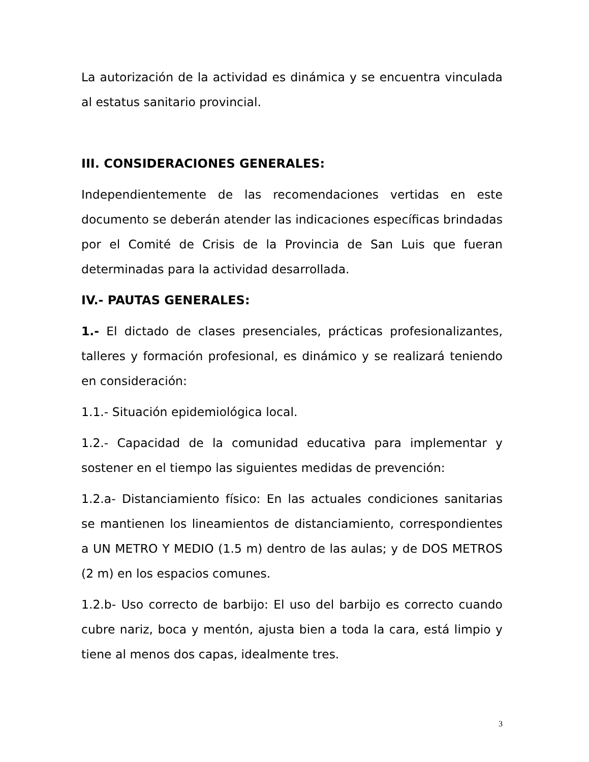La autorización de la actividad es dinámica y se encuentra vinculada al estatus sanitario provincial.
III. CONSIDERACIONES GENERALES:
Independientemente de las recomendaciones vertidas en este documento se deberán atender las indicaciones específicas brindadas por el Comité de Crisis de la Provincia de San Luis que fueran determinadas para la actividad desarrollada.
IV.- PAUTAS GENERALES:
1.- El dictado de clases presenciales, prácticas profesionalizantes, talleres y formación profesional, es dinámico y se realizará teniendo en consideración:
1.1.- Situación epidemiológica local.
1.2.- Capacidad de la comunidad educativa para implementar y sostener en el tiempo las siguientes medidas de prevención:
1.2.a- Distanciamiento físico: En las actuales condiciones sanitarias se mantienen los lineamientos de distanciamiento, correspondientes a UN METRO Y MEDIO (1.5 m) dentro de las aulas; y de DOS METROS (2 m) en los espacios comunes.
1.2.b- Uso correcto de barbijo: El uso del barbijo es correcto cuando cubre nariz, boca y mentón, ajusta bien a toda la cara, está limpio y tiene al menos dos capas, idealmente tres.
3